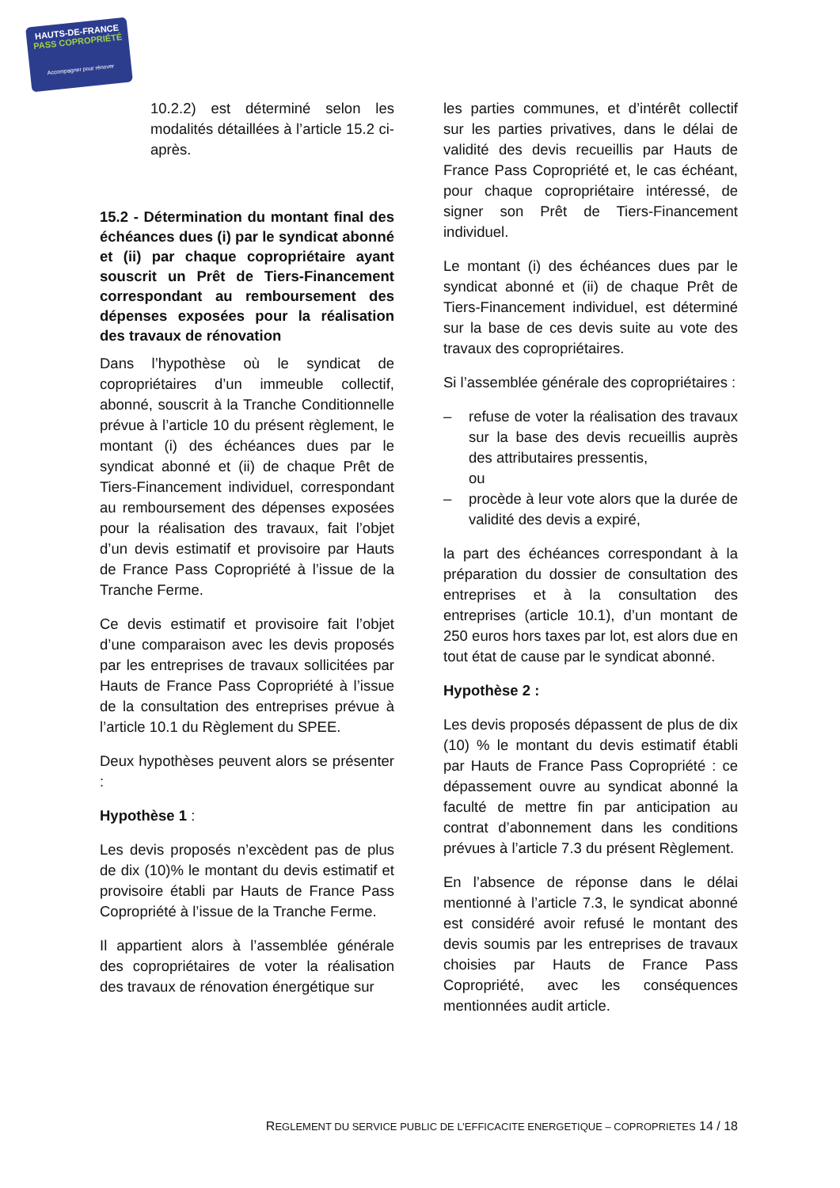HAUTS-DE-FRANCE
PASS COPROPRIÉTÉ
Accompagner pour rénover
10.2.2) est déterminé selon les modalités détaillées à l’article 15.2 ci-après.
15.2 - Détermination du montant final des échéances dues (i) par le syndicat abonné et (ii) par chaque copropriétaire ayant souscrit un Prêt de Tiers-Financement correspondant au remboursement des dépenses exposées pour la réalisation des travaux de rénovation
Dans l’hypothèse où le syndicat de copropriétaires d’un immeuble collectif, abonné, souscrit à la Tranche Conditionnelle prévue à l’article 10 du présent règlement, le montant (i) des échéances dues par le syndicat abonné et (ii) de chaque Prêt de Tiers-Financement individuel, correspondant au remboursement des dépenses exposées pour la réalisation des travaux, fait l’objet d’un devis estimatif et provisoire par Hauts de France Pass Copropriété à l’issue de la Tranche Ferme.
Ce devis estimatif et provisoire fait l’objet d’une comparaison avec les devis proposés par les entreprises de travaux sollicitées par Hauts de France Pass Copropriété à l’issue de la consultation des entreprises prévue à l’article 10.1 du Règlement du SPEE.
Deux hypothèses peuvent alors se présenter :
Hypothèse 1 :
Les devis proposés n’excèdent pas de plus de dix (10)% le montant du devis estimatif et provisoire établi par Hauts de France Pass Copropriété à l’issue de la Tranche Ferme.
Il appartient alors à l’assemblée générale des copropriétaires de voter la réalisation des travaux de rénovation énergétique sur
les parties communes, et d’intérêt collectif sur les parties privatives, dans le délai de validité des devis recueillis par Hauts de France Pass Copropriété et, le cas échéant, pour chaque copropriétaire intéressé, de signer son Prêt de Tiers-Financement individuel.
Le montant (i) des échéances dues par le syndicat abonné et (ii) de chaque Prêt de Tiers-Financement individuel, est déterminé sur la base de ces devis suite au vote des travaux des copropriétaires.
Si l’assemblée générale des copropriétaires :
– refuse de voter la réalisation des travaux sur la base des devis recueillis auprès des attributaires pressentis,
ou
– procède à leur vote alors que la durée de validité des devis a expiré,
la part des échéances correspondant à la préparation du dossier de consultation des entreprises et à la consultation des entreprises (article 10.1), d’un montant de 250 euros hors taxes par lot, est alors due en tout état de cause par le syndicat abonné.
Hypothèse 2 :
Les devis proposés dépassent de plus de dix (10) % le montant du devis estimatif établi par Hauts de France Pass Copropriété : ce dépassement ouvre au syndicat abonné la faculté de mettre fin par anticipation au contrat d’abonnement dans les conditions prévues à l’article 7.3 du présent Règlement.
En l’absence de réponse dans le délai mentionné à l’article 7.3, le syndicat abonné est considéré avoir refusé le montant des devis soumis par les entreprises de travaux choisies par Hauts de France Pass Copropriété, avec les conséquences mentionnées audit article.
REGLEMENT DU SERVICE PUBLIC DE L’EFFICACITE ENERGETIQUE – COPROPRIETES 14 / 18